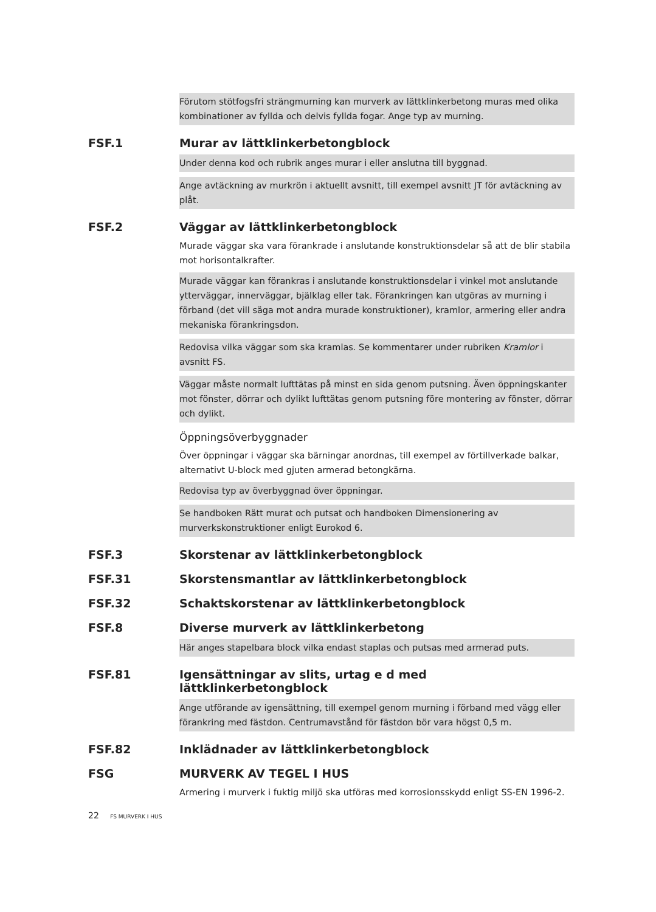Förutom stötfogsfri strängmurning kan murverk av lättklinkerbetong muras med olika kombinationer av fyllda och delvis fyllda fogar. Ange typ av murning.
FSF.1 Murar av lättklinkerbetongblock
Under denna kod och rubrik anges murar i eller anslutna till byggnad.
Ange avtäckning av murkrön i aktuellt avsnitt, till exempel avsnitt JT för avtäckning av plåt.
FSF.2 Väggar av lättklinkerbetongblock
Murade väggar ska vara förankrade i anslutande konstruktionsdelar så att de blir stabila mot horisontalkrafter.
Murade väggar kan förankras i anslutande konstruktionsdelar i vinkel mot anslutande ytterväggar, innerväggar, bjälklag eller tak. Förankringen kan utgöras av murning i förband (det vill säga mot andra murade konstruktioner), kramlor, armering eller andra mekaniska förankringsdon.
Redovisa vilka väggar som ska kramlas. Se kommentarer under rubriken Kramlor i avsnitt FS.
Väggar måste normalt lufttätas på minst en sida genom putsning. Även öppningskanter mot fönster, dörrar och dylikt lufttätas genom putsning före montering av fönster, dörrar och dylikt.
Öppningsöverbyggnader
Över öppningar i väggar ska bärningar anordnas, till exempel av förtillverkade balkar, alternativt U-block med gjuten armerad betongkärna.
Redovisa typ av överbyggnad över öppningar.
Se handboken Rätt murat och putsat och handboken Dimensionering av murverkskonstruktioner enligt Eurokod 6.
FSF.3 Skorstenar av lättklinkerbetongblock
FSF.31 Skorstensmantlar av lättklinkerbetongblock
FSF.32 Schaktskorstenar av lättklinkerbetongblock
FSF.8 Diverse murverk av lättklinkerbetong
Här anges stapelbara block vilka endast staplas och putsas med armerad puts.
FSF.81 Igensättningar av slits, urtag e d med lättklinkerbetongblock
Ange utförande av igensättning, till exempel genom murning i förband med vägg eller förankring med fästdon. Centrumavstånd för fästdon bör vara högst 0,5 m.
FSF.82 Inklädnader av lättklinkerbetongblock
FSG MURVERK AV TEGEL I HUS
Armering i murverk i fuktig miljö ska utföras med korrosionsskydd enligt SS-EN 1996-2.
22 FS MURVERK I HUS